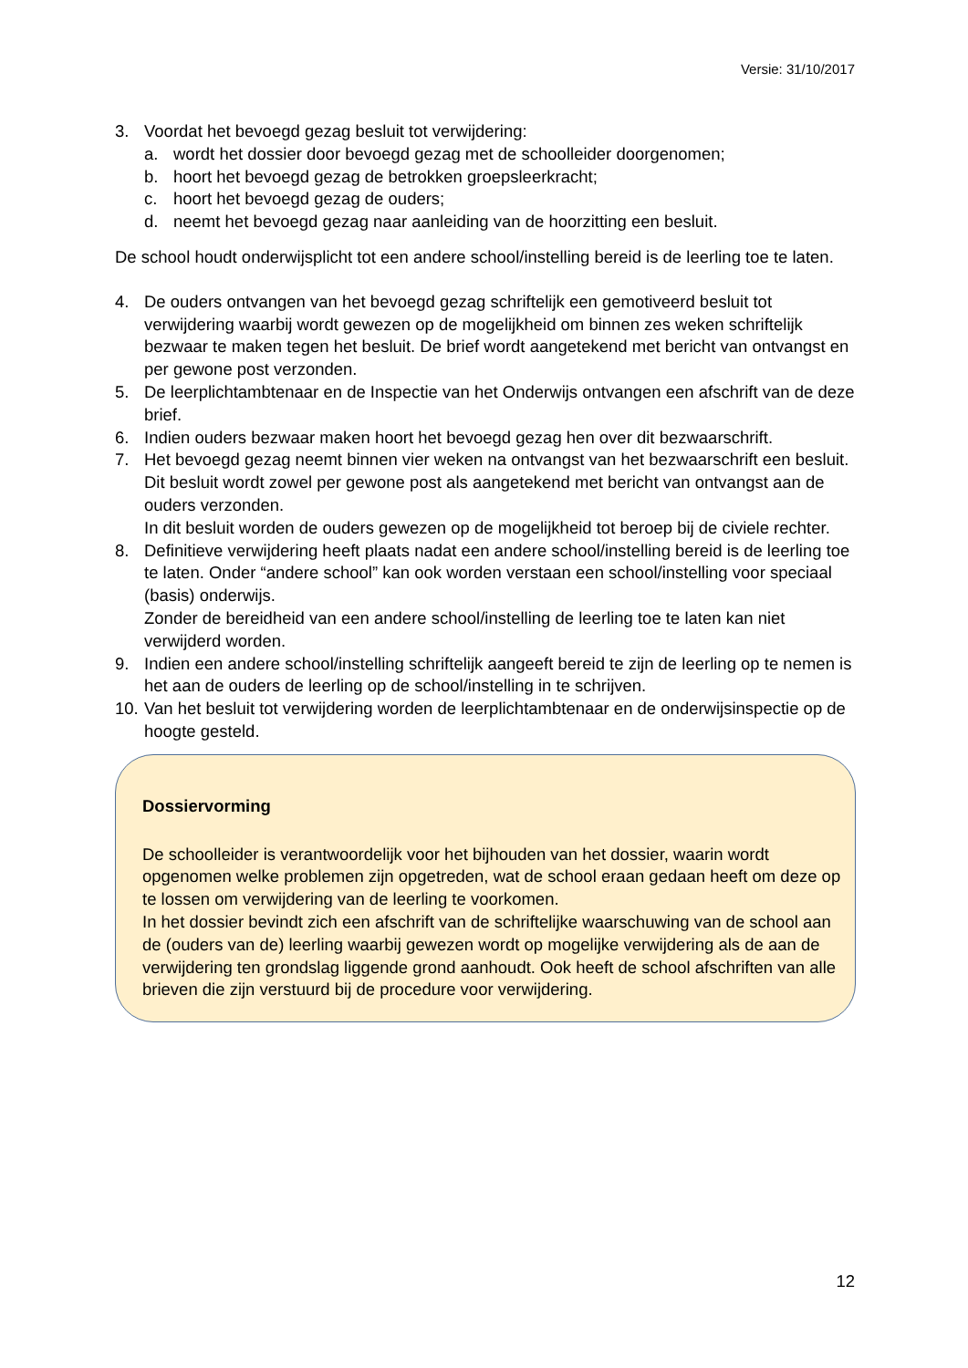Versie: 31/10/2017
3. Voordat het bevoegd gezag besluit tot verwijdering:
a. wordt het dossier door bevoegd gezag met de schoolleider doorgenomen;
b. hoort het bevoegd gezag de betrokken groepsleerkracht;
c. hoort het bevoegd gezag de ouders;
d. neemt het bevoegd gezag naar aanleiding van de hoorzitting een besluit.
De school houdt onderwijsplicht tot een andere school/instelling bereid is de leerling toe te laten.
4. De ouders ontvangen van het bevoegd gezag schriftelijk een gemotiveerd besluit tot verwijdering waarbij wordt gewezen op de mogelijkheid om binnen zes weken schriftelijk bezwaar te maken tegen het besluit. De brief wordt aangetekend met bericht van ontvangst en per gewone post verzonden.
5. De leerplichtambtenaar en de Inspectie van het Onderwijs ontvangen een afschrift van de deze brief.
6. Indien ouders bezwaar maken hoort het bevoegd gezag hen over dit bezwaarschrift.
7. Het bevoegd gezag neemt binnen vier weken na ontvangst van het bezwaarschrift een besluit. Dit besluit wordt zowel per gewone post als aangetekend met bericht van ontvangst aan de ouders verzonden.
In dit besluit worden de ouders gewezen op de mogelijkheid tot beroep bij de civiele rechter.
8. Definitieve verwijdering heeft plaats nadat een andere school/instelling bereid is de leerling toe te laten. Onder “andere school” kan ook worden verstaan een school/instelling voor speciaal (basis) onderwijs.
Zonder de bereidheid van een andere school/instelling de leerling toe te laten kan niet verwijderd worden.
9. Indien een andere school/instelling schriftelijk aangeeft bereid te zijn de leerling op te nemen is het aan de ouders de leerling op de school/instelling in te schrijven.
10. Van het besluit tot verwijdering worden de leerplichtambtenaar en de onderwijsinspectie op de hoogte gesteld.
Dossiervorming
De schoolleider is verantwoordelijk voor het bijhouden van het dossier, waarin wordt opgenomen welke problemen zijn opgetreden, wat de school eraan gedaan heeft om deze op te lossen om verwijdering van de leerling te voorkomen.
In het dossier bevindt zich een afschrift van de schriftelijke waarschuwing van de school aan de (ouders van de) leerling waarbij gewezen wordt op mogelijke verwijdering als de aan de verwijdering ten grondslag liggende grond aanhoudt. Ook heeft de school afschriften van alle brieven die zijn verstuurd bij de procedure voor verwijdering.
12